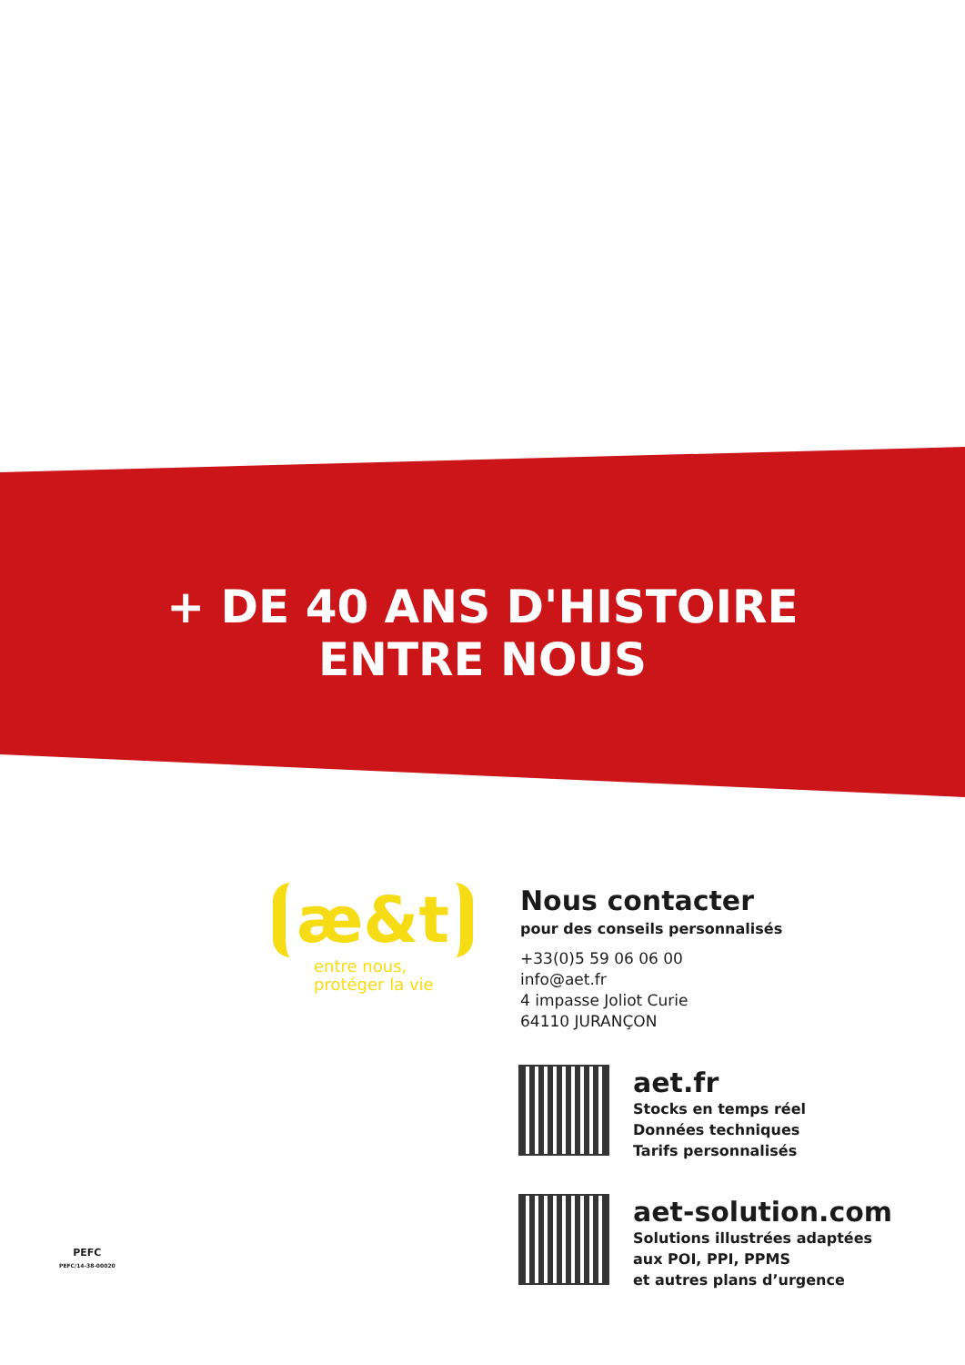+ DE 40 ANS D'HISTOIRE
ENTRE NOUS
æ&t
entre nous,
protéger la vie
Nous contacter
pour des conseils personnalisés
+33(0)5 59 06 06 00
info@aet.fr
4 impasse Joliot Curie
64110 JURANÇON
aet.fr
Stocks en temps réel
Données techniques
Tarifs personnalisés
aet-solution.com
Solutions illustrées adaptées
aux POI, PPI, PPMS
et autres plans d’urgence
PEFC
PEFC/14-38-00020